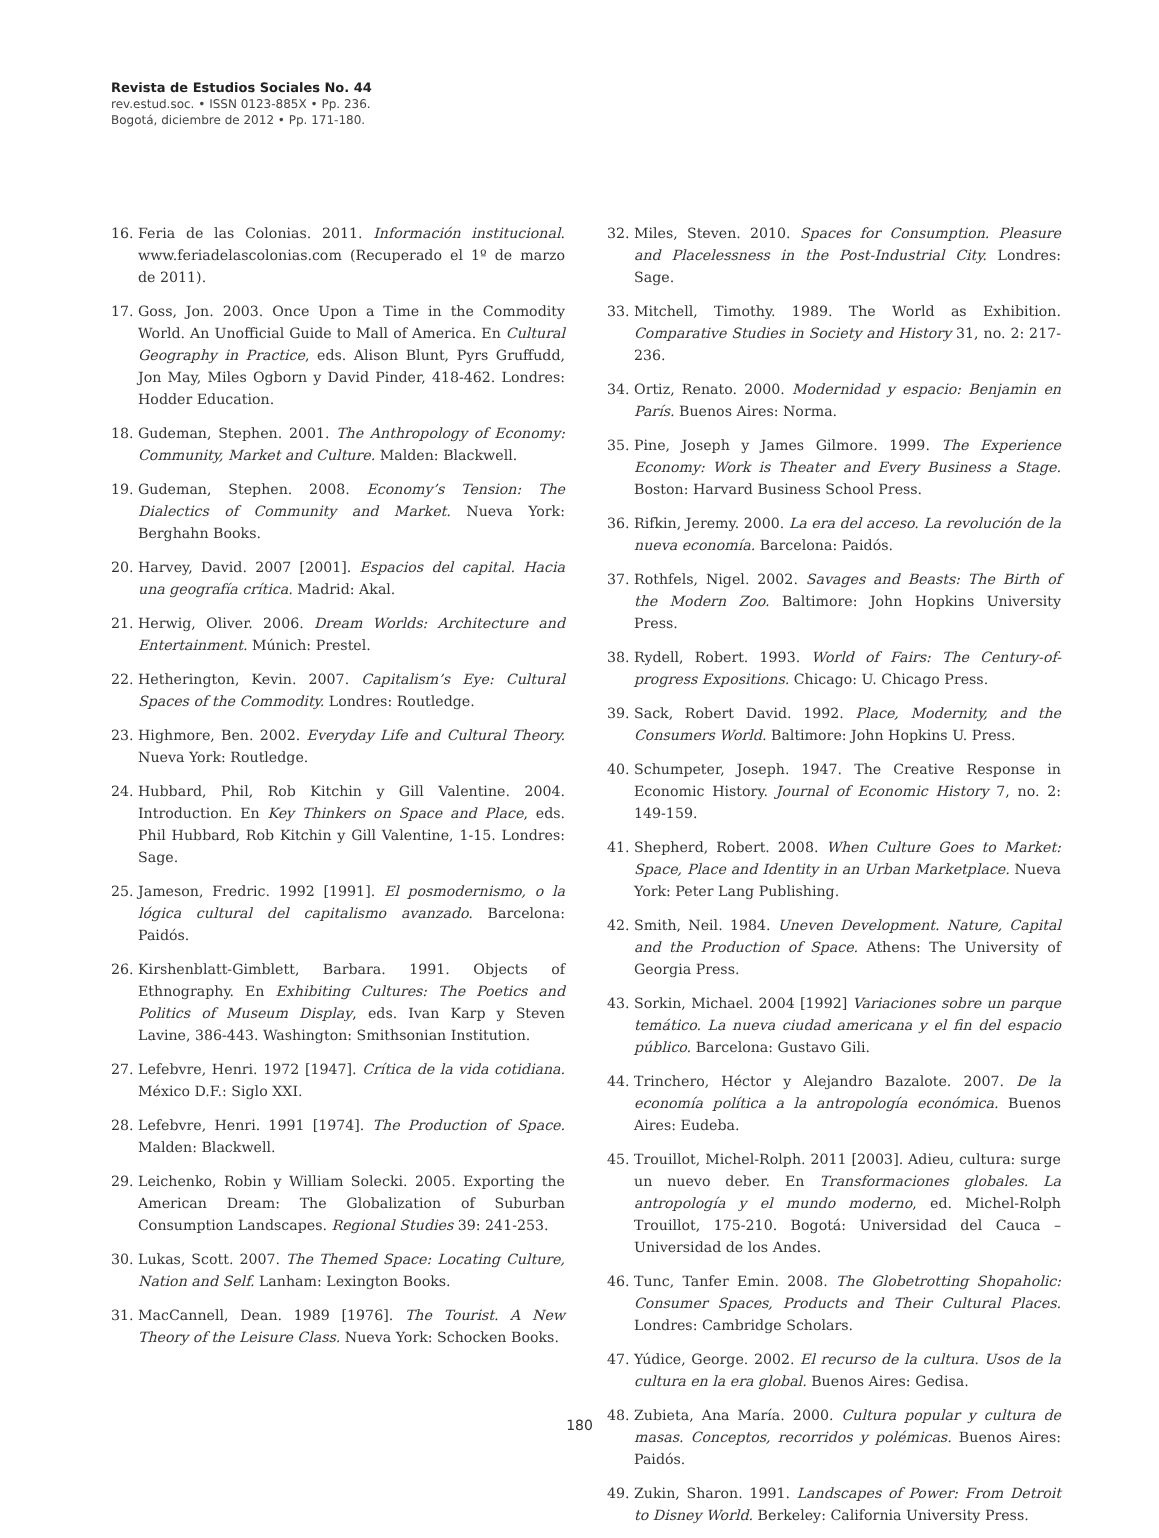Revista de Estudios Sociales No. 44
rev.estud.soc. • ISSN 0123-885X • Pp. 236.
Bogotá, diciembre de 2012 • Pp. 171-180.
16. Feria de las Colonias. 2011. Información institucional. www.feriadelascolonias.com (Recuperado el 1º de marzo de 2011).
17. Goss, Jon. 2003. Once Upon a Time in the Commodity World. An Unofficial Guide to Mall of America. En Cultural Geography in Practice, eds. Alison Blunt, Pyrs Gruffudd, Jon May, Miles Ogborn y David Pinder, 418-462. Londres: Hodder Education.
18. Gudeman, Stephen. 2001. The Anthropology of Economy: Community, Market and Culture. Malden: Blackwell.
19. Gudeman, Stephen. 2008. Economy’s Tension: The Dialectics of Community and Market. Nueva York: Berghahn Books.
20. Harvey, David. 2007 [2001]. Espacios del capital. Hacia una geografía crítica. Madrid: Akal.
21. Herwig, Oliver. 2006. Dream Worlds: Architecture and Entertainment. Múnich: Prestel.
22. Hetherington, Kevin. 2007. Capitalism’s Eye: Cultural Spaces of the Commodity. Londres: Routledge.
23. Highmore, Ben. 2002. Everyday Life and Cultural Theory. Nueva York: Routledge.
24. Hubbard, Phil, Rob Kitchin y Gill Valentine. 2004. Introduction. En Key Thinkers on Space and Place, eds. Phil Hubbard, Rob Kitchin y Gill Valentine, 1-15. Londres: Sage.
25. Jameson, Fredric. 1992 [1991]. El posmodernismo, o la lógica cultural del capitalismo avanzado. Barcelona: Paidós.
26. Kirshenblatt-Gimblett, Barbara. 1991. Objects of Ethnography. En Exhibiting Cultures: The Poetics and Politics of Museum Display, eds. Ivan Karp y Steven Lavine, 386-443. Washington: Smithsonian Institution.
27. Lefebvre, Henri. 1972 [1947]. Crítica de la vida cotidiana. México D.F.: Siglo XXI.
28. Lefebvre, Henri. 1991 [1974]. The Production of Space. Malden: Blackwell.
29. Leichenko, Robin y William Solecki. 2005. Exporting the American Dream: The Globalization of Suburban Consumption Landscapes. Regional Studies 39: 241-253.
30. Lukas, Scott. 2007. The Themed Space: Locating Culture, Nation and Self. Lanham: Lexington Books.
31. MacCannell, Dean. 1989 [1976]. The Tourist. A New Theory of the Leisure Class. Nueva York: Schocken Books.
32. Miles, Steven. 2010. Spaces for Consumption. Pleasure and Placelessness in the Post-Industrial City. Londres: Sage.
33. Mitchell, Timothy. 1989. The World as Exhibition. Comparative Studies in Society and History 31, no. 2: 217-236.
34. Ortiz, Renato. 2000. Modernidad y espacio: Benjamin en París. Buenos Aires: Norma.
35. Pine, Joseph y James Gilmore. 1999. The Experience Economy: Work is Theater and Every Business a Stage. Boston: Harvard Business School Press.
36. Rifkin, Jeremy. 2000. La era del acceso. La revolución de la nueva economía. Barcelona: Paidós.
37. Rothfels, Nigel. 2002. Savages and Beasts: The Birth of the Modern Zoo. Baltimore: John Hopkins University Press.
38. Rydell, Robert. 1993. World of Fairs: The Century-of-progress Expositions. Chicago: U. Chicago Press.
39. Sack, Robert David. 1992. Place, Modernity, and the Consumers World. Baltimore: John Hopkins U. Press.
40. Schumpeter, Joseph. 1947. The Creative Response in Economic History. Journal of Economic History 7, no. 2: 149-159.
41. Shepherd, Robert. 2008. When Culture Goes to Market: Space, Place and Identity in an Urban Marketplace. Nueva York: Peter Lang Publishing.
42. Smith, Neil. 1984. Uneven Development. Nature, Capital and the Production of Space. Athens: The University of Georgia Press.
43. Sorkin, Michael. 2004 [1992] Variaciones sobre un parque temático. La nueva ciudad americana y el fin del espacio público. Barcelona: Gustavo Gili.
44. Trinchero, Héctor y Alejandro Bazalote. 2007. De la economía política a la antropología económica. Buenos Aires: Eudeba.
45. Trouillot, Michel-Rolph. 2011 [2003]. Adieu, cultura: surge un nuevo deber. En Transformaciones globales. La antropología y el mundo moderno, ed. Michel-Rolph Trouillot, 175-210. Bogotá: Universidad del Cauca – Universidad de los Andes.
46. Tunc, Tanfer Emin. 2008. The Globetrotting Shopaholic: Consumer Spaces, Products and Their Cultural Places. Londres: Cambridge Scholars.
47. Yúdice, George. 2002. El recurso de la cultura. Usos de la cultura en la era global. Buenos Aires: Gedisa.
48. Zubieta, Ana María. 2000. Cultura popular y cultura de masas. Conceptos, recorridos y polémicas. Buenos Aires: Paidós.
49. Zukin, Sharon. 1991. Landscapes of Power: From Detroit to Disney World. Berkeley: California University Press.
180